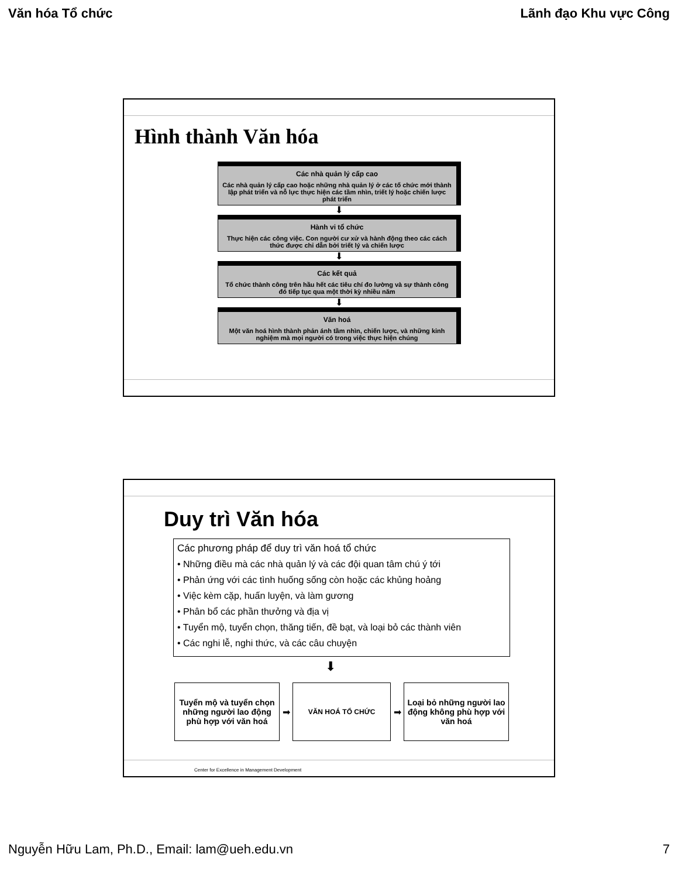Văn hóa Tổ chức Lãnh đạo Khu vực Công
Hình thành Văn hóa
Các nhà quản lý cấp cao
Các nhà quản lý cấp cao hoặc những nhà quản lý ở các tổ chức mới thành lập phát triển và nỗ lực thực hiện các tầm nhìn, triết lý hoặc chiến lược phát triển
⬇
Hành vi tổ chức
Thực hiện các công việc. Con người cư xử và hành động theo các cách thức được chỉ dẫn bởi triết lý và chiến lược
⬇
Các kết quả
Tổ chức thành công trên hầu hết các tiêu chí đo lường và sự thành công đó tiếp tục qua một thời kỳ nhiều năm
⬇
Văn hoá
Một văn hoá hình thành phản ánh tầm nhìn, chiến lược, và những kinh nghiệm mà mọi người có trong việc thực hiện chúng
Duy trì Văn hóa
Các phương pháp để duy trì văn hoá tổ chức
• Những điều mà các nhà quản lý và các đội quan tâm chú ý tới
• Phản ứng với các tình huống sống còn hoặc các khủng hoảng
• Việc kèm cặp, huấn luyện, và làm gương
• Phân bổ các phần thưởng và địa vị
• Tuyển mộ, tuyển chọn, thăng tiến, đề bạt, và loại bỏ các thành viên
• Các nghi lễ, nghi thức, và các câu chuyện
⬇
Tuyển mộ và tuyển chọn những người lao động phù hợp với văn hoá
➡
VĂN HOÁ TỔ CHỨC
➡
Loại bỏ những người lao động không phù hợp với văn hoá
Center for Excellence in Management Development
Nguyễn Hữu Lam, Ph.D., Email: lam@ueh.edu.vn 7